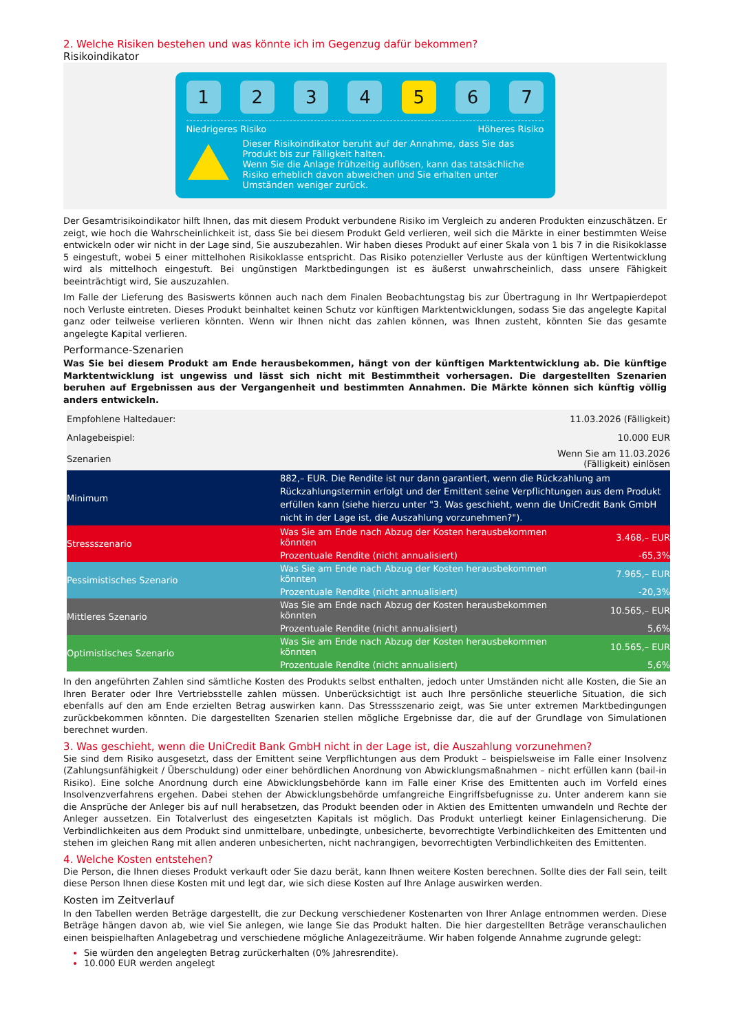2. Welche Risiken bestehen und was könnte ich im Gegenzug dafür bekommen?
Risikoindikator
1 2 3 4 5 6 7
Niedrigeres Risiko Höheres Risiko
Dieser Risikoindikator beruht auf der Annahme, dass Sie das Produkt bis zur Fälligkeit halten.
Wenn Sie die Anlage frühzeitig auflösen, kann das tatsächliche Risiko erheblich davon abweichen und Sie erhalten unter Umständen weniger zurück.
Der Gesamtrisikoindikator hilft Ihnen, das mit diesem Produkt verbundene Risiko im Vergleich zu anderen Produkten einzuschätzen. Er zeigt, wie hoch die Wahrscheinlichkeit ist, dass Sie bei diesem Produkt Geld verlieren, weil sich die Märkte in einer bestimmten Weise entwickeln oder wir nicht in der Lage sind, Sie auszubezahlen. Wir haben dieses Produkt auf einer Skala von 1 bis 7 in die Risikoklasse 5 eingestuft, wobei 5 einer mittelhohen Risikoklasse entspricht. Das Risiko potenzieller Verluste aus der künftigen Wertentwicklung wird als mittelhoch eingestuft. Bei ungünstigen Marktbedingungen ist es äußerst unwahrscheinlich, dass unsere Fähigkeit beeinträchtigt wird, Sie auszuzahlen.
Im Falle der Lieferung des Basiswerts können auch nach dem Finalen Beobachtungstag bis zur Übertragung in Ihr Wertpapierdepot noch Verluste eintreten. Dieses Produkt beinhaltet keinen Schutz vor künftigen Marktentwicklungen, sodass Sie das angelegte Kapital ganz oder teilweise verlieren könnten. Wenn wir Ihnen nicht das zahlen können, was Ihnen zusteht, könnten Sie das gesamte angelegte Kapital verlieren.
Performance-Szenarien
Was Sie bei diesem Produkt am Ende herausbekommen, hängt von der künftigen Marktentwicklung ab. Die künftige Marktentwicklung ist ungewiss und lässt sich nicht mit Bestimmtheit vorhersagen. Die dargestellten Szenarien beruhen auf Ergebnissen aus der Vergangenheit und bestimmten Annahmen. Die Märkte können sich künftig völlig anders entwickeln.
| Empfohlene Haltedauer: | | 11.03.2026 (Fälligkeit) |
| Anlagebeispiel: | | 10.000 EUR |
| Szenarien | | Wenn Sie am 11.03.2026 (Fälligkeit) einlösen |
| Minimum | 882,– EUR. Die Rendite ist nur dann garantiert, wenn die Rückzahlung am Rückzahlungstermin erfolgt und der Emittent seine Verpflichtungen aus dem Produkt erfüllen kann (siehe hierzu unter "3. Was geschieht, wenn die UniCredit Bank GmbH nicht in der Lage ist, die Auszahlung vorzunehmen?"). | |
| Stressszenario | Was Sie am Ende nach Abzug der Kosten herausbekommen könnten | 3.468,– EUR |
| | Prozentuale Rendite (nicht annualisiert) | -65,3% |
| Pessimistisches Szenario | Was Sie am Ende nach Abzug der Kosten herausbekommen könnten | 7.965,– EUR |
| | Prozentuale Rendite (nicht annualisiert) | -20,3% |
| Mittleres Szenario | Was Sie am Ende nach Abzug der Kosten herausbekommen könnten | 10.565,– EUR |
| | Prozentuale Rendite (nicht annualisiert) | 5,6% |
| Optimistisches Szenario | Was Sie am Ende nach Abzug der Kosten herausbekommen könnten | 10.565,– EUR |
| | Prozentuale Rendite (nicht annualisiert) | 5,6% |
In den angeführten Zahlen sind sämtliche Kosten des Produkts selbst enthalten, jedoch unter Umständen nicht alle Kosten, die Sie an Ihren Berater oder Ihre Vertriebsstelle zahlen müssen. Unberücksichtigt ist auch Ihre persönliche steuerliche Situation, die sich ebenfalls auf den am Ende erzielten Betrag auswirken kann. Das Stressszenario zeigt, was Sie unter extremen Marktbedingungen zurückbekommen könnten. Die dargestellten Szenarien stellen mögliche Ergebnisse dar, die auf der Grundlage von Simulationen berechnet wurden.
3. Was geschieht, wenn die UniCredit Bank GmbH nicht in der Lage ist, die Auszahlung vorzunehmen?
Sie sind dem Risiko ausgesetzt, dass der Emittent seine Verpflichtungen aus dem Produkt – beispielsweise im Falle einer Insolvenz (Zahlungsunfähigkeit / Überschuldung) oder einer behördlichen Anordnung von Abwicklungsmaßnahmen – nicht erfüllen kann (bail-in Risiko). Eine solche Anordnung durch eine Abwicklungsbehörde kann im Falle einer Krise des Emittenten auch im Vorfeld eines Insolvenzverfahrens ergehen. Dabei stehen der Abwicklungsbehörde umfangreiche Eingriffsbefugnisse zu. Unter anderem kann sie die Ansprüche der Anleger bis auf null herabsetzen, das Produkt beenden oder in Aktien des Emittenten umwandeln und Rechte der Anleger aussetzen. Ein Totalverlust des eingesetzten Kapitals ist möglich. Das Produkt unterliegt keiner Einlagensicherung. Die Verbindlichkeiten aus dem Produkt sind unmittelbare, unbedingte, unbesicherte, bevorrechtigte Verbindlichkeiten des Emittenten und stehen im gleichen Rang mit allen anderen unbesicherten, nicht nachrangigen, bevorrechtigten Verbindlichkeiten des Emittenten.
4. Welche Kosten entstehen?
Die Person, die Ihnen dieses Produkt verkauft oder Sie dazu berät, kann Ihnen weitere Kosten berechnen. Sollte dies der Fall sein, teilt diese Person Ihnen diese Kosten mit und legt dar, wie sich diese Kosten auf Ihre Anlage auswirken werden.
Kosten im Zeitverlauf
In den Tabellen werden Beträge dargestellt, die zur Deckung verschiedener Kostenarten von Ihrer Anlage entnommen werden. Diese Beträge hängen davon ab, wie viel Sie anlegen, wie lange Sie das Produkt halten. Die hier dargestellten Beträge veranschaulichen einen beispielhaften Anlagebetrag und verschiedene mögliche Anlagezeiträume. Wir haben folgende Annahme zugrunde gelegt:
Sie würden den angelegten Betrag zurückerhalten (0% Jahresrendite).
10.000 EUR werden angelegt